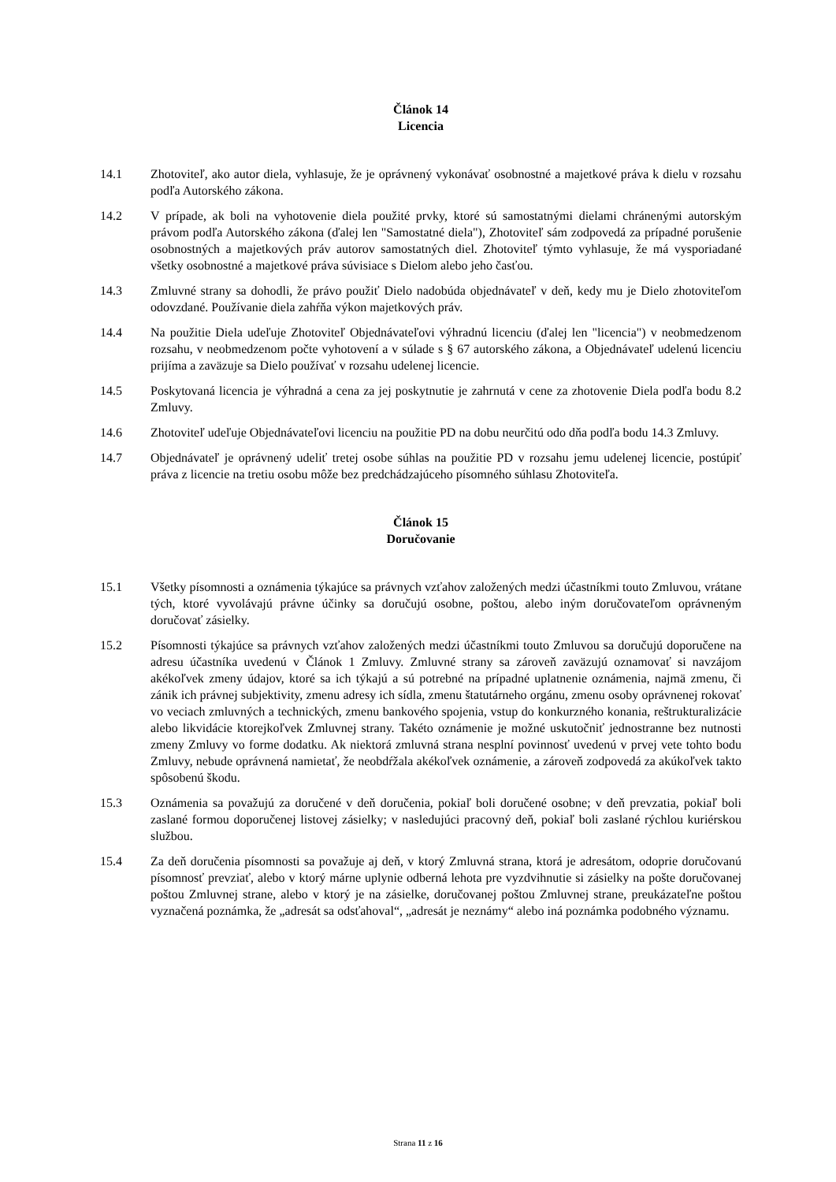Článok 14
Licencia
14.1 Zhotoviteľ, ako autor diela, vyhlasuje, že je oprávnený vykonávať osobnostné a majetkové práva k dielu v rozsahu podľa Autorského zákona.
14.2 V prípade, ak boli na vyhotovenie diela použité prvky, ktoré sú samostatnými dielami chránenými autorským právom podľa Autorského zákona (ďalej len "Samostatné diela"), Zhotoviteľ sám zodpovedá za prípadné porušenie osobnostných a majetkových práv autorov samostatných diel. Zhotoviteľ týmto vyhlasuje, že má vysporiadané všetky osobnostné a majetkové práva súvisiace s Dielom alebo jeho časťou.
14.3 Zmluvné strany sa dohodli, že právo použiť Dielo nadobúda objednávateľ v deň, kedy mu je Dielo zhotoviteľom odovzdané. Používanie diela zahŕňa výkon majetkových práv.
14.4 Na použitie Diela udeľuje Zhotoviteľ Objednávateľovi výhradnú licenciu (ďalej len "licencia") v neobmedzenom rozsahu, v neobmedzenom počte vyhotovení a v súlade s § 67 autorského zákona, a Objednávateľ udelenú licenciu prijíma a zaväzuje sa Dielo používať v rozsahu udelenej licencie.
14.5 Poskytovaná licencia je výhradná a cena za jej poskytnutie je zahrnutá v cene za zhotovenie Diela podľa bodu 8.2 Zmluvy.
14.6 Zhotoviteľ udeľuje Objednávateľovi licenciu na použitie PD na dobu neurčitú odo dňa podľa bodu 14.3 Zmluvy.
14.7 Objednávateľ je oprávnený udeliť tretej osobe súhlas na použitie PD v rozsahu jemu udelenej licencie, postúpiť práva z licencie na tretiu osobu môže bez predchádzajúceho písomného súhlasu Zhotoviteľa.
Článok 15
Doručovanie
15.1 Všetky písomnosti a oznámenia týkajúce sa právnych vzťahov založených medzi účastníkmi touto Zmluvou, vrátane tých, ktoré vyvolávajú právne účinky sa doručujú osobne, poštou, alebo iným doručovateľom oprávneným doručovať zásielky.
15.2 Písomnosti týkajúce sa právnych vzťahov založených medzi účastníkmi touto Zmluvou sa doručujú doporučene na adresu účastníka uvedenú v Článok 1 Zmluvy. Zmluvné strany sa zároveň zaväzujú oznamovať si navzájom akékoľvek zmeny údajov, ktoré sa ich týkajú a sú potrebné na prípadné uplatnenie oznámenia, najmä zmenu, či zánik ich právnej subjektivity, zmenu adresy ich sídla, zmenu štatutárneho orgánu, zmenu osoby oprávnenej rokovať vo veciach zmluvných a technických, zmenu bankového spojenia, vstup do konkurzného konania, reštrukturalizácie alebo likvidácie ktorejkoľvek Zmluvnej strany. Takéto oznámenie je možné uskutočniť jednostranne bez nutnosti zmeny Zmluvy vo forme dodatku. Ak niektorá zmluvná strana nesplní povinnosť uvedenú v prvej vete tohto bodu Zmluvy, nebude oprávnená namietať, že neobdŕžala akékoľvek oznámenie, a zároveň zodpovedá za akúkoľvek takto spôsobenú škodu.
15.3 Oznámenia sa považujú za doručené v deň doručenia, pokiaľ boli doručené osobne; v deň prevzatia, pokiaľ boli zaslané formou doporučenej listovej zásielky; v nasledujúci pracovný deň, pokiaľ boli zaslané rýchlou kuriérskou službou.
15.4 Za deň doručenia písomnosti sa považuje aj deň, v ktorý Zmluvná strana, ktorá je adresátom, odoprie doručovanú písomnosť prevziať, alebo v ktorý márne uplynie odberná lehota pre vyzdvihnutie si zásielky na pošte doručovanej poštou Zmluvnej strane, alebo v ktorý je na zásielke, doručovanej poštou Zmluvnej strane, preukázateľne poštou vyznačená poznámka, že „adresát sa odsťahoval“, „adresát je neznámy“ alebo iná poznámka podobného významu.
Strana 11 z 16